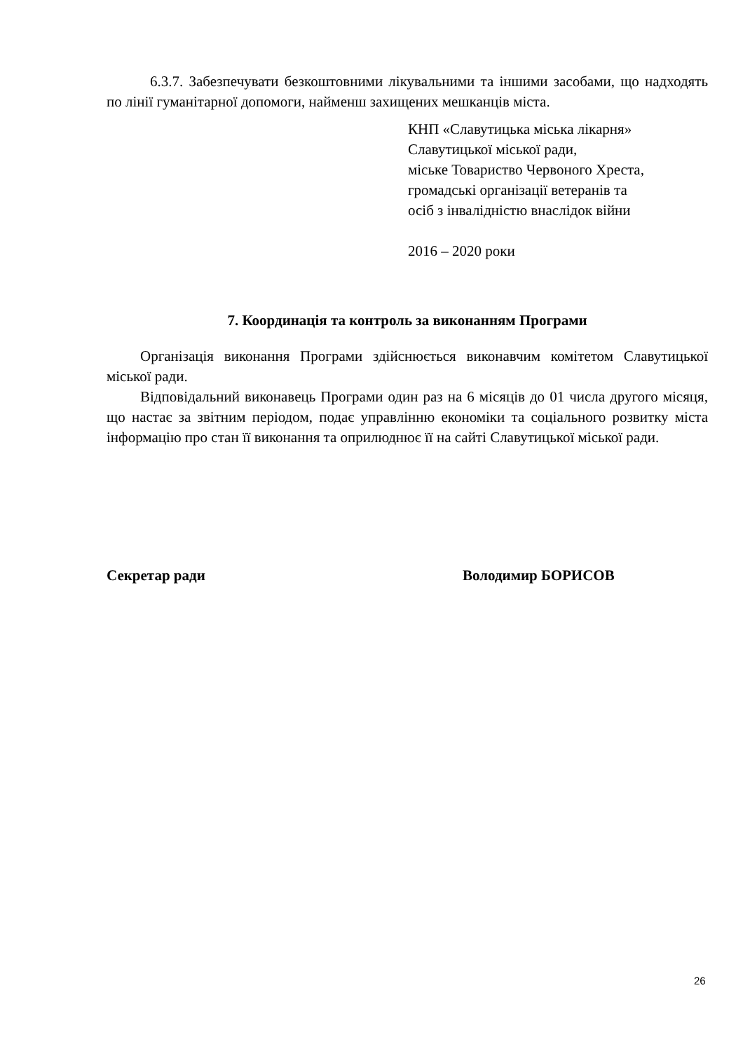6.3.7. Забезпечувати безкоштовними лікувальними та іншими засобами, що надходять по лінії гуманітарної допомоги, найменш захищених мешканців міста.
КНП «Славутицька міська лікарня»
Славутицької міської ради,
міське Товариство Червоного Хреста,
громадські організації ветеранів та
осіб з інвалідністю внаслідок війни
2016 – 2020 роки
7. Координація та контроль за виконанням Програми
Організація виконання Програми здійснюється виконавчим комітетом Славутицької міської ради.
Відповідальний виконавець Програми один раз на 6 місяців до 01 числа другого місяця, що настає за звітним періодом, подає управлінню економіки та соціального розвитку міста інформацію про стан її виконання та оприлюднює її на сайті Славутицької міської ради.
Секретар ради Володимир БОРИСОВ
26